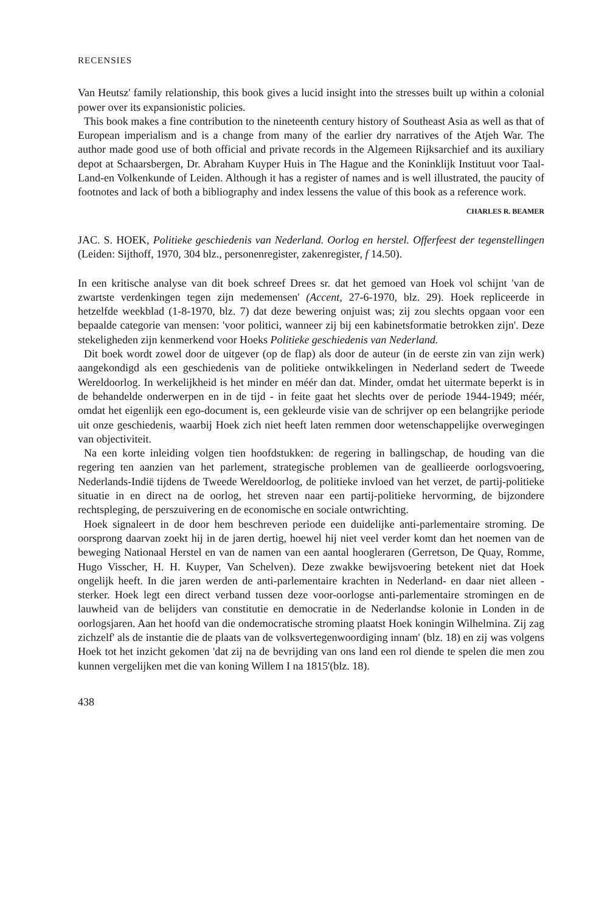RECENSIES
Van Heutsz' family relationship, this book gives a lucid insight into the stresses built up within a colonial power over its expansionistic policies.
This book makes a fine contribution to the nineteenth century history of Southeast Asia as well as that of European imperialism and is a change from many of the earlier dry narratives of the Atjeh War. The author made good use of both official and private records in the Algemeen Rijksarchief and its auxiliary depot at Schaarsbergen, Dr. Abraham Kuyper Huis in The Hague and the Koninklijk Instituut voor Taal-Land-en Volkenkunde of Leiden. Although it has a register of names and is well illustrated, the paucity of footnotes and lack of both a bibliography and index lessens the value of this book as a reference work.
CHARLES R. BEAMER
JAC. S. HOEK, Politieke geschiedenis van Nederland. Oorlog en herstel. Offerfeest der tegenstellingen (Leiden: Sijthoff, 1970, 304 blz., personenregister, zakenregister, f 14.50).
In een kritische analyse van dit boek schreef Drees sr. dat het gemoed van Hoek vol schijnt 'van de zwartste verdenkingen tegen zijn medemensen' (Accent, 27-6-1970, blz. 29). Hoek repliceerde in hetzelfde weekblad (1-8-1970, blz. 7) dat deze bewering onjuist was; zij zou slechts opgaan voor een bepaalde categorie van mensen: 'voor politici, wanneer zij bij een kabinetsformatie betrokken zijn'. Deze stekeligheden zijn kenmerkend voor Hoeks Politieke geschiedenis van Nederland.
Dit boek wordt zowel door de uitgever (op de flap) als door de auteur (in de eerste zin van zijn werk) aangekondigd als een geschiedenis van de politieke ontwikkelingen in Nederland sedert de Tweede Wereldoorlog. In werkelijkheid is het minder en méér dan dat. Minder, omdat het uitermate beperkt is in de behandelde onderwerpen en in de tijd - in feite gaat het slechts over de periode 1944-1949; méér, omdat het eigenlijk een ego-document is, een gekleurde visie van de schrijver op een belangrijke periode uit onze geschiedenis, waarbij Hoek zich niet heeft laten remmen door wetenschappelijke overwegingen van objectiviteit.
Na een korte inleiding volgen tien hoofdstukken: de regering in ballingschap, de houding van die regering ten aanzien van het parlement, strategische problemen van de geallieerde oorlogsvoering, Nederlands-Indië tijdens de Tweede Wereldoorlog, de politieke invloed van het verzet, de partij-politieke situatie in en direct na de oorlog, het streven naar een partij-politieke hervorming, de bijzondere rechtspleging, de perszuivering en de economische en sociale ontwrichting.
Hoek signaleert in de door hem beschreven periode een duidelijke anti-parlementaire stroming. De oorsprong daarvan zoekt hij in de jaren dertig, hoewel hij niet veel verder komt dan het noemen van de beweging Nationaal Herstel en van de namen van een aantal hoogleraren (Gerretson, De Quay, Romme, Hugo Visscher, H. H. Kuyper, Van Schelven). Deze zwakke bewijsvoering betekent niet dat Hoek ongelijk heeft. In die jaren werden de anti-parlementaire krachten in Nederland- en daar niet alleen - sterker. Hoek legt een direct verband tussen deze voor-oorlogse anti-parlementaire stromingen en de lauwheid van de belijders van constitutie en democratie in de Nederlandse kolonie in Londen in de oorlogsjaren. Aan het hoofd van die ondemocratische stroming plaatst Hoek koningin Wilhelmina. Zij zag zichzelf' als de instantie die de plaats van de volksvertegenwoordiging innam' (blz. 18) en zij was volgens Hoek tot het inzicht gekomen 'dat zij na de bevrijding van ons land een rol diende te spelen die men zou kunnen vergelijken met die van koning Willem I na 1815'(blz. 18).
438